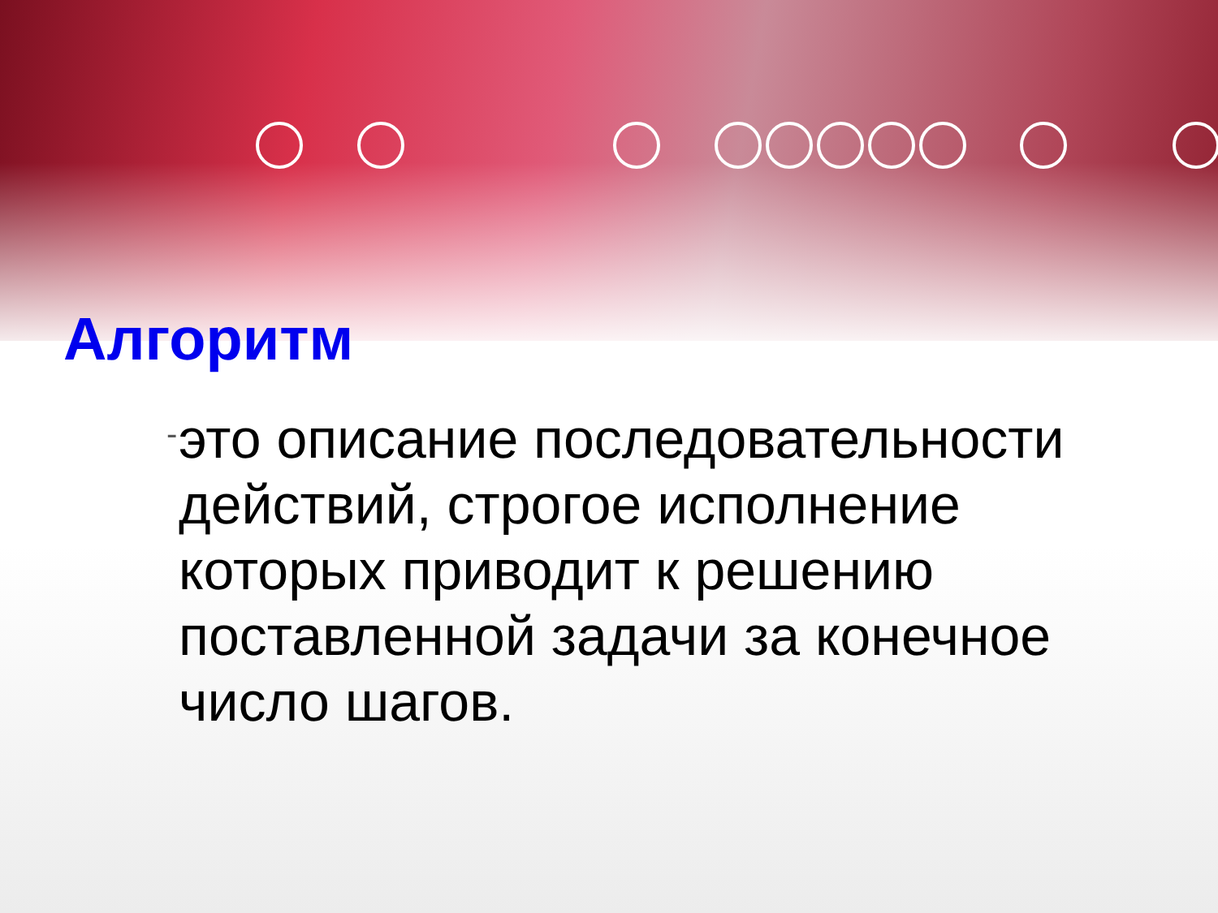Алгоритм
-
это описание последовательности действий, строгое исполнение которых приводит к решению поставленной задачи за конечное число шагов.